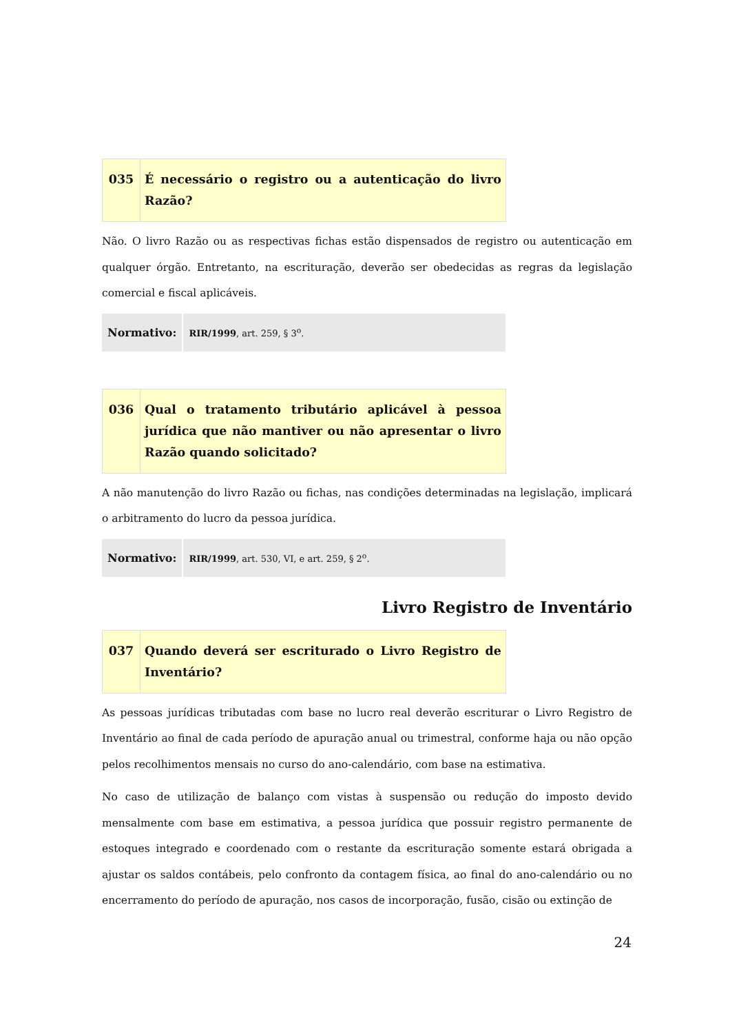| 035 | É necessário o registro ou a autenticação do livro Razão? |
Não. O livro Razão ou as respectivas fichas estão dispensados de registro ou autenticação em qualquer órgão. Entretanto, na escrituração, deverão ser obedecidas as regras da legislação comercial e fiscal aplicáveis.
| Normativo: | RIR/1999 , art. 259, § 3<sup>o</sup>. |
| 036 | Qual o tratamento tributário aplicável à pessoa jurídica que não mantiver ou não apresentar o livro Razão quando solicitado? |
A não manutenção do livro Razão ou fichas, nas condições determinadas na legislação, implicará o arbitramento do lucro da pessoa jurídica.
| Normativo: | RIR/1999 , art. 530, VI, e art. 259, § 2<sup>o</sup>. |
Livro Registro de Inventário
| 037 | Quando deverá ser escriturado o Livro Registro de Inventário? |
As pessoas jurídicas tributadas com base no lucro real deverão escriturar o Livro Registro de Inventário ao final de cada período de apuração anual ou trimestral, conforme haja ou não opção pelos recolhimentos mensais no curso do ano-calendário, com base na estimativa.
No caso de utilização de balanço com vistas à suspensão ou redução do imposto devido mensalmente com base em estimativa, a pessoa jurídica que possuir registro permanente de estoques integrado e coordenado com o restante da escrituração somente estará obrigada a ajustar os saldos contábeis, pelo confronto da contagem física, ao final do ano-calendário ou no encerramento do período de apuração, nos casos de incorporação, fusão, cisão ou extinção de
24